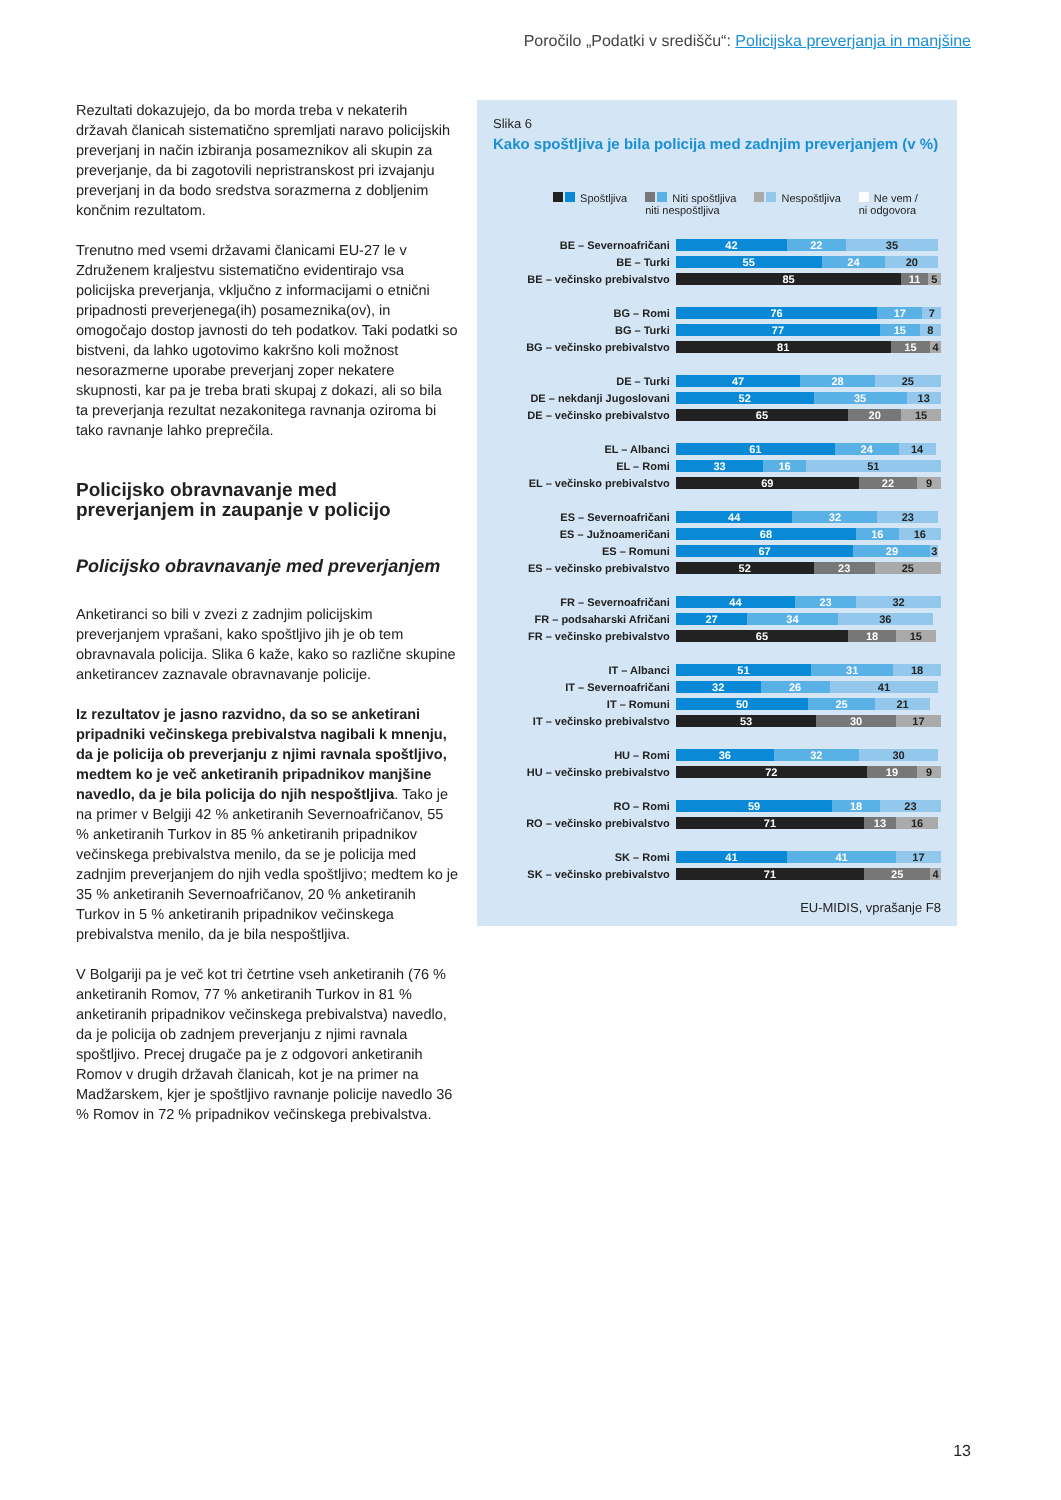Poročilo „Podatki v središču“: Policijska preverjanja in manjšine
Rezultati dokazujejo, da bo morda treba v nekaterih državah članicah sistematično spremljati naravo policijskih preverjanj in način izbiranja posameznikov ali skupin za preverjanje, da bi zagotovili nepristranskost pri izvajanju preverjanj in da bodo sredstva sorazmerna z dobljenim končnim rezultatom.
Trenutno med vsemi državami članicami EU-27 le v Združenem kraljestvu sistematično evidentirajo vsa policijska preverjanja, vključno z informacijami o etnični pripadnosti preverjenega(ih) posameznika(ov), in omogočajo dostop javnosti do teh podatkov. Taki podatki so bistveni, da lahko ugotovimo kakršno koli možnost nesorazmerne uporabe preverjanj zoper nekatere skupnosti, kar pa je treba brati skupaj z dokazi, ali so bila ta preverjanja rezultat nezakonitega ravnanja oziroma bi tako ravnanje lahko preprečila.
Policijsko obravnavanje med preverjanjem in zaupanje v policijo
Policijsko obravnavanje med preverjanjem
Anketiranci so bili v zvezi z zadnjim policijskim preverjanjem vprašani, kako spoštljivo jih je ob tem obravnavala policija. Slika 6 kaže, kako so različne skupine anketirancev zaznavale obravnavanje policije.
Iz rezultatov je jasno razvidno, da so se anketirani pripadniki večinskega prebivalstva nagibali k mnenju, da je policija ob preverjanju z njimi ravnala spoštljivo, medtem ko je več anketiranih pripadnikov manjšine navedlo, da je bila policija do njih nespoštljiva. Tako je na primer v Belgiji 42 % anketiranih Severnoafričanov, 55 % anketiranih Turkov in 85 % anketiranih pripadnikov večinskega prebivalstva menilo, da se je policija med zadnjim preverjanjem do njih vedla spoštljivo; medtem ko je 35 % anketiranih Severnoafričanov, 20 % anketiranih Turkov in 5 % anketiranih pripadnikov večinskega prebivalstva menilo, da je bila nespoštljiva.
V Bolgariji pa je več kot tri četrtine vseh anketiranih (76 % anketiranih Romov, 77 % anketiranih Turkov in 81 % anketiranih pripadnikov večinskega prebivalstva) navedlo, da je policija ob zadnjem preverjanju z njimi ravnala spoštljivo. Precej drugače pa je z odgovori anketiranih Romov v drugih državah članicah, kot je na primer na Madžarskem, kjer je spoštljivo ravnanje policije navedlo 36 % Romov in 72 % pripadnikov večinskega prebivalstva.
Slika 6
Kako spoštljiva je bila policija med zadnjim preverjanjem (v %)
Spoštljiva Niti spoštljiva
niti nespoštljiva
Nespoštljiva Ne vem /
ni odgovora
BE – Severnoafričani
42 22 35
BE – Turki
55 24 20
BE – večinsko prebivalstvo
85 11 5
BG – Romi
76 17 7
BG – Turki
77 15 8
BG – večinsko prebivalstvo
81 15 4
DE – Turki
47 28 25
DE – nekdanji Jugoslovani
52 35 13
DE – večinsko prebivalstvo
65 20 15
EL – Albanci
61 24 14
EL – Romi
33 16 51
EL – večinsko prebivalstvo
69 22 9
ES – Severnoafričani
44 32 23
ES – Južnoameričani
68 16 16
ES – Romuni
67 29 3
ES – večinsko prebivalstvo
52 23 25
FR – Severnoafričani
44 23 32
FR – podsaharski Afričani
27 34 36
FR – večinsko prebivalstvo
65 18 15
IT – Albanci
51 31 18
IT – Severnoafričani
32 26 41
IT – Romuni
50 25 21
IT – večinsko prebivalstvo
53 30 17
HU – Romi
36 32 30
HU – večinsko prebivalstvo
72 19 9
RO – Romi
59 18 23
RO – večinsko prebivalstvo
71 13 16
SK – Romi
41 41 17
SK – večinsko prebivalstvo
71 25 4
EU-MIDIS, vprašanje F8
13